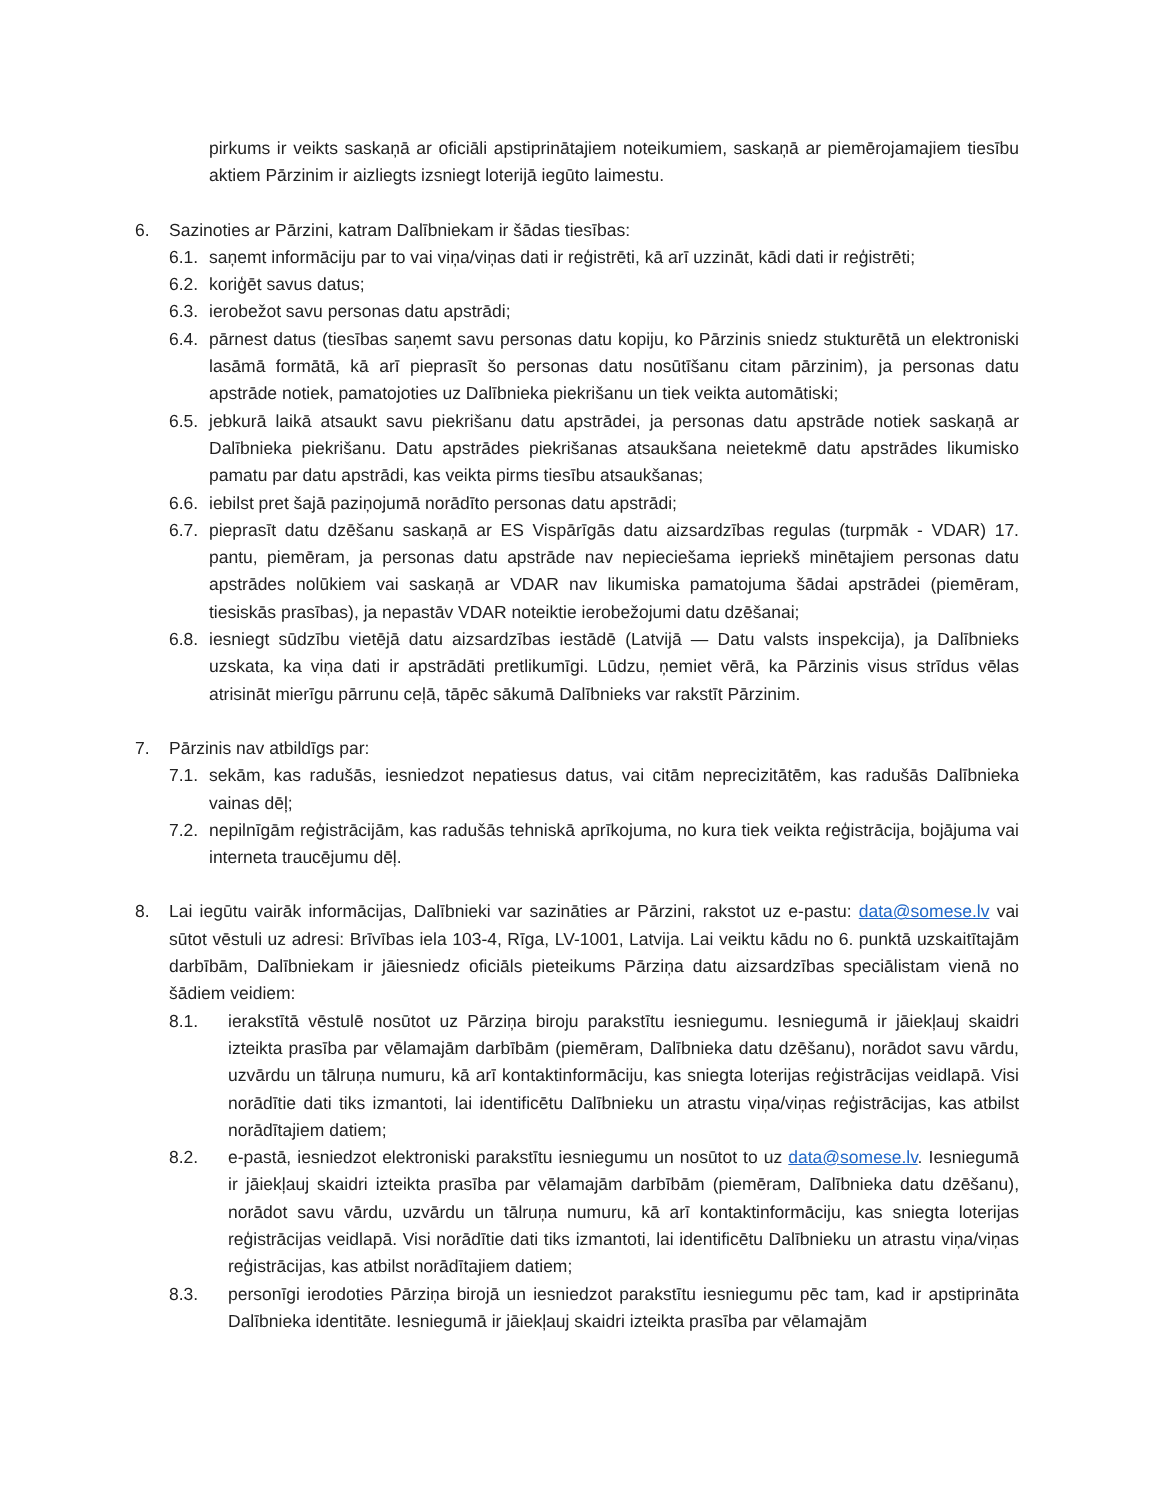pirkums ir veikts saskaņā ar oficiāli apstiprinātajiem noteikumiem, saskaņā ar piemērojamajiem tiesību aktiem Pārzinim ir aizliegts izsniegt loterijā iegūto laimestu.
6. Sazinoties ar Pārzini, katram Dalībniekam ir šādas tiesības:
6.1. saņemt informāciju par to vai viņa/viņas dati ir reģistrēti, kā arī uzzināt, kādi dati ir reģistrēti;
6.2. koriģēt savus datus;
6.3. ierobežot savu personas datu apstrādi;
6.4. pārnest datus (tiesības saņemt savu personas datu kopiju, ko Pārzinis sniedz stukturētā un elektroniski lasāmā formātā, kā arī pieprasīt šo personas datu nosūtīšanu citam pārzinim), ja personas datu apstrāde notiek, pamatojoties uz Dalībnieka piekrišanu un tiek veikta automātiski;
6.5. jebkurā laikā atsaukt savu piekrišanu datu apstrādei, ja personas datu apstrāde notiek saskaņā ar Dalībnieka piekrišanu. Datu apstrādes piekrišanas atsaukšana neietekmē datu apstrādes likumisko pamatu par datu apstrādi, kas veikta pirms tiesību atsaukšanas;
6.6. iebilst pret šajā paziņojumā norādīto personas datu apstrādi;
6.7. pieprasīt datu dzēšanu saskaņā ar ES Vispārīgās datu aizsardzības regulas (turpmāk - VDAR) 17. pantu, piemēram, ja personas datu apstrāde nav nepieciešama iepriekš minētajiem personas datu apstrādes nolūkiem vai saskaņā ar VDAR nav likumiska pamatojuma šādai apstrādei (piemēram, tiesiskās prasības), ja nepastāv VDAR noteiktie ierobežojumi datu dzēšanai;
6.8. iesniegt sūdzību vietējā datu aizsardzības iestādē (Latvijā — Datu valsts inspekcija), ja Dalībnieks uzskata, ka viņa dati ir apstrādāti pretlikumīgi. Lūdzu, ņemiet vērā, ka Pārzinis visus strīdus vēlas atrisināt mierīgu pārrunu ceļā, tāpēc sākumā Dalībnieks var rakstīt Pārzinim.
7. Pārzinis nav atbildīgs par:
7.1. sekām, kas radušās, iesniedzot nepatiesus datus, vai citām neprecizitātēm, kas radušās Dalībnieka vainas dēļ;
7.2. nepilnīgām reģistrācijām, kas radušās tehniskā aprīkojuma, no kura tiek veikta reģistrācija, bojājuma vai interneta traucējumu dēļ.
8. Lai iegūtu vairāk informācijas, Dalībnieki var sazināties ar Pārzini, rakstot uz e-pastu: data@somese.lv vai sūtot vēstuli uz adresi: Brīvības iela 103-4, Rīga, LV-1001, Latvija. Lai veiktu kādu no 6. punktā uzskaitītajām darbībām, Dalībniekam ir jāiesniedz oficiāls pieteikums Pārziņa datu aizsardzības speciālistam vienā no šādiem veidiem:
8.1. ierakstītā vēstulē nosūtot uz Pārziņa biroju parakstītu iesniegumu. Iesniegumā ir jāiekļauj skaidri izteikta prasība par vēlamajām darbībām (piemēram, Dalībnieka datu dzēšanu), norādot savu vārdu, uzvārdu un tālruņa numuru, kā arī kontaktinformāciju, kas sniegta loterijas reģistrācijas veidlapā. Visi norādītie dati tiks izmantoti, lai identificētu Dalībnieku un atrastu viņa/viņas reģistrācijas, kas atbilst norādītajiem datiem;
8.2. e-pastā, iesniedzot elektroniski parakstītu iesniegumu un nosūtot to uz data@somese.lv. Iesniegumā ir jāiekļauj skaidri izteikta prasība par vēlamajām darbībām (piemēram, Dalībnieka datu dzēšanu), norādot savu vārdu, uzvārdu un tālruņa numuru, kā arī kontaktinformāciju, kas sniegta loterijas reģistrācijas veidlapā. Visi norādītie dati tiks izmantoti, lai identificētu Dalībnieku un atrastu viņa/viņas reģistrācijas, kas atbilst norādītajiem datiem;
8.3. personīgi ierodoties Pārziņa birojā un iesniedzot parakstītu iesniegumu pēc tam, kad ir apstiprināta Dalībnieka identitāte. Iesniegumā ir jāiekļauj skaidri izteikta prasība par vēlamajām